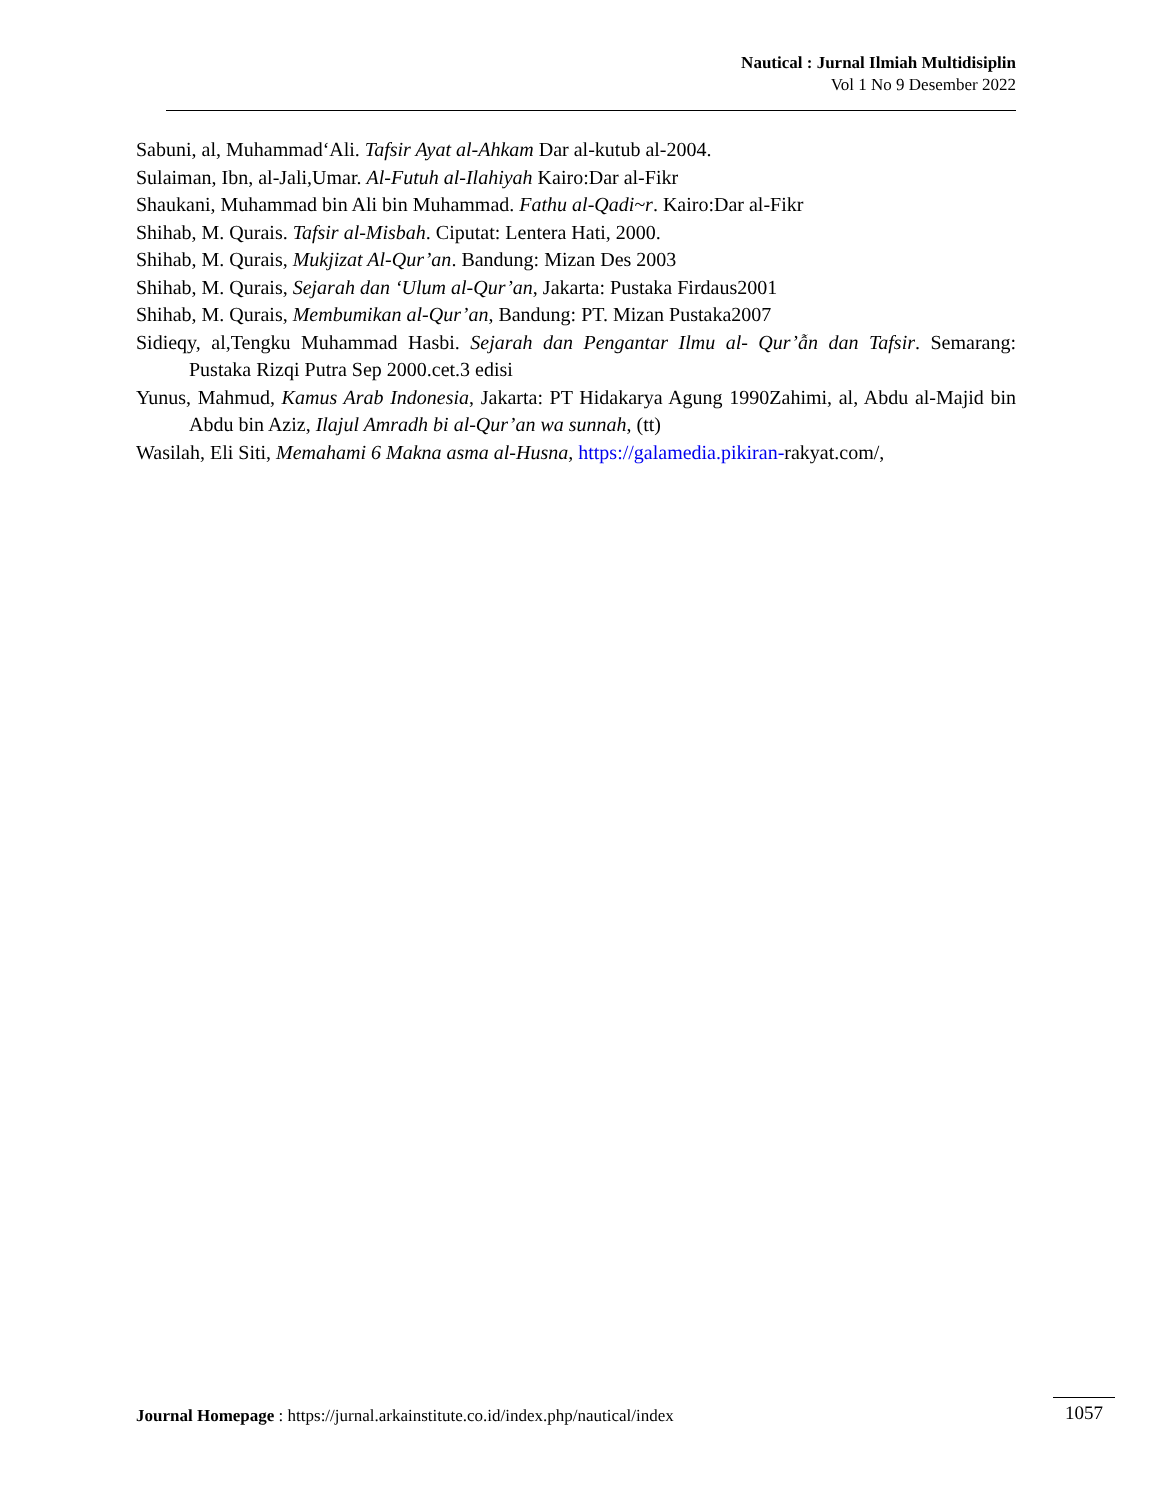Nautical : Jurnal Ilmiah Multidisiplin
Vol 1 No 9 Desember 2022
Sabuni, al, Muhammad‘Ali. Tafsir Ayat al-Ahkam Dar al-kutub al-2004.
Sulaiman, Ibn, al-Jali,Umar. Al-Futuh al-Ilahiyah Kairo:Dar al-Fikr
Shaukani, Muhammad bin Ali bin Muhammad. Fathu al-Qadi~r. Kairo:Dar al-Fikr
Shihab, M. Qurais. Tafsir al-Misbah. Ciputat: Lentera Hati, 2000.
Shihab, M. Qurais, Mukjizat Al-Qur’an. Bandung: Mizan Des 2003
Shihab, M. Qurais, Sejarah dan ‘Ulum al-Qur’an, Jakarta: Pustaka Firdaus2001
Shihab, M. Qurais, Membumikan al-Qur’an, Bandung: PT. Mizan Pustaka2007
Sidieqy, al,Tengku Muhammad Hasbi. Sejarah dan Pengantar Ilmu al- Qur’ẫn dan Tafsir. Semarang: Pustaka Rizqi Putra Sep 2000.cet.3 edisi
Yunus, Mahmud, Kamus Arab Indonesia, Jakarta: PT Hidakarya Agung 1990Zahimi, al, Abdu al-Majid bin Abdu bin Aziz, Ilajul Amradh bi al-Qur’an wa sunnah, (tt)
Wasilah, Eli Siti, Memahami 6 Makna asma al-Husna, https://galamedia.pikiran-rakyat.com/,
Journal Homepage : https://jurnal.arkainstitute.co.id/index.php/nautical/index
1057